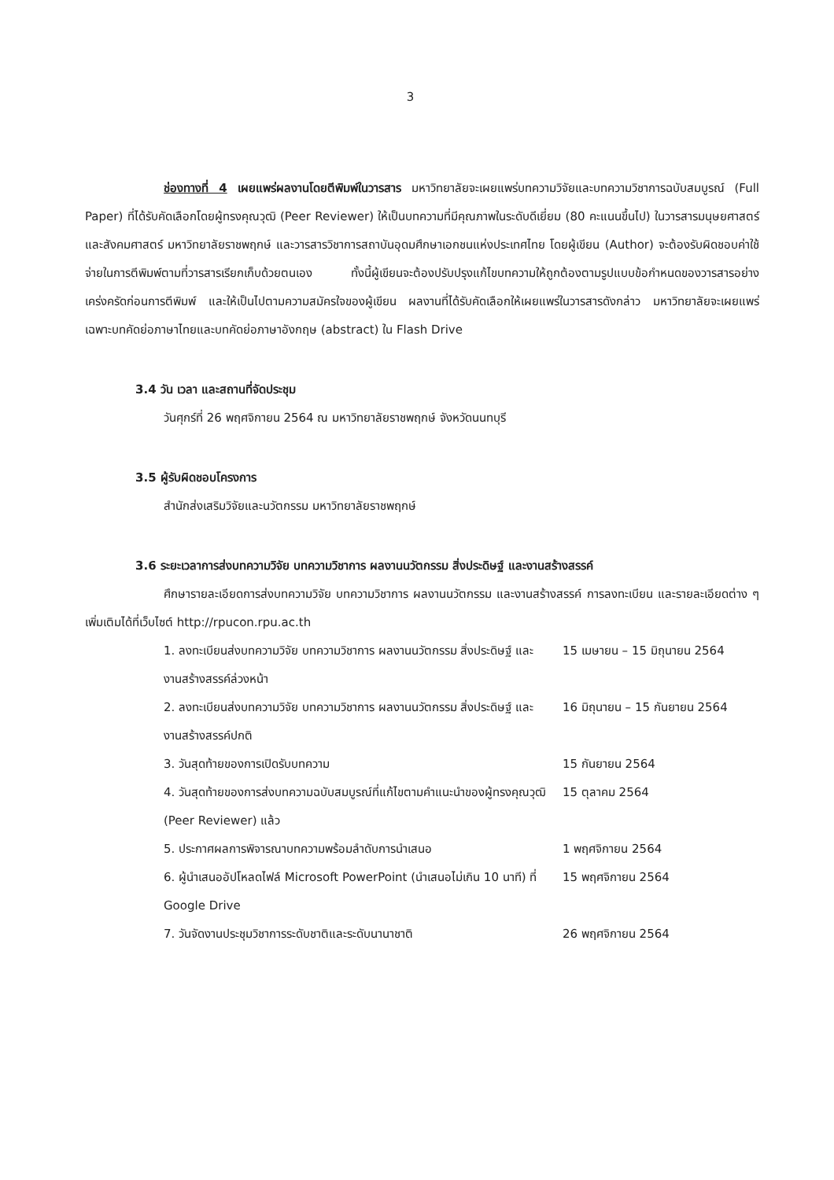3
ช่องทางที่ 4 เผยแพร่ผลงานโดยตีพิมพ์ในวารสาร มหาวิทยาลัยจะเผยแพร่บทความวิจัยและบทความวิชาการฉบับสมบูรณ์ (Full Paper) ที่ได้รับคัดเลือกโดยผู้ทรงคุณวุฒิ (Peer Reviewer) ให้เป็นบทความที่มีคุณภาพในระดับดีเยี่ยม (80 คะแนนขึ้นไป) ในวารสารมนุษยศาสตร์และสังคมศาสตร์ มหาวิทยาลัยราชพฤกษ์ และวารสารวิชาการสถาบันอุดมศึกษาเอกชนแห่งประเทศไทย โดยผู้เขียน (Author) จะต้องรับผิดชอบค่าใช้จ่ายในการตีพิมพ์ตามที่วารสารเรียกเก็บด้วยตนเอง ทั้งนี้ผู้เขียนจะต้องปรับปรุงแก้ไขบทความให้ถูกต้องตามรูปแบบข้อกำหนดของวารสารอย่างเคร่งครัดก่อนการตีพิมพ์ และให้เป็นไปตามความสมัครใจของผู้เขียน ผลงานที่ได้รับคัดเลือกให้เผยแพร่ในวารสารดังกล่าว มหาวิทยาลัยจะเผยแพร่เฉพาะบทคัดย่อภาษาไทยและบทคัดย่อภาษาอังกฤษ (abstract) ใน Flash Drive
3.4 วัน เวลา และสถานที่จัดประชุม
วันศุกร์ที่ 26 พฤศจิกายน 2564 ณ มหาวิทยาลัยราชพฤกษ์ จังหวัดนนทบุรี
3.5 ผู้รับผิดชอบโครงการ
สำนักส่งเสริมวิจัยและนวัตกรรม มหาวิทยาลัยราชพฤกษ์
3.6 ระยะเวลาการส่งบทความวิจัย บทความวิชาการ ผลงานนวัตกรรม สิ่งประดิษฐ์ และงานสร้างสรรค์
ศึกษารายละเอียดการส่งบทความวิจัย บทความวิชาการ ผลงานนวัตกรรม และงานสร้างสรรค์ การลงทะเบียน และรายละเอียดต่าง ๆ เพิ่มเติมได้ที่เว็บไซต์ http://rpucon.rpu.ac.th
| 1. ลงทะเบียนส่งบทความวิจัย บทความวิชาการ ผลงานนวัตกรรม สิ่งประดิษฐ์ และงานสร้างสรรค์ล่วงหน้า | 15 เมษายน – 15 มิถุนายน 2564 |
| 2. ลงทะเบียนส่งบทความวิจัย บทความวิชาการ ผลงานนวัตกรรม สิ่งประดิษฐ์ และงานสร้างสรรค์ปกติ | 16 มิถุนายน – 15 กันยายน 2564 |
| 3. วันสุดท้ายของการเปิดรับบทความ | 15 กันยายน 2564 |
| 4. วันสุดท้ายของการส่งบทความฉบับสมบูรณ์ที่แก้ไขตามคำแนะนำของผู้ทรงคุณวุฒิ (Peer Reviewer) แล้ว | 15 ตุลาคม 2564 |
| 5. ประกาศผลการพิจารณาบทความพร้อมลำดับการนำเสนอ | 1 พฤศจิกายน 2564 |
| 6. ผู้นำเสนออัปโหลดไฟล์ Microsoft PowerPoint (นำเสนอไม่เกิน 10 นาที) ที่ Google Drive | 15 พฤศจิกายน 2564 |
| 7. วันจัดงานประชุมวิชาการระดับชาติและระดับนานาชาติ | 26 พฤศจิกายน 2564 |